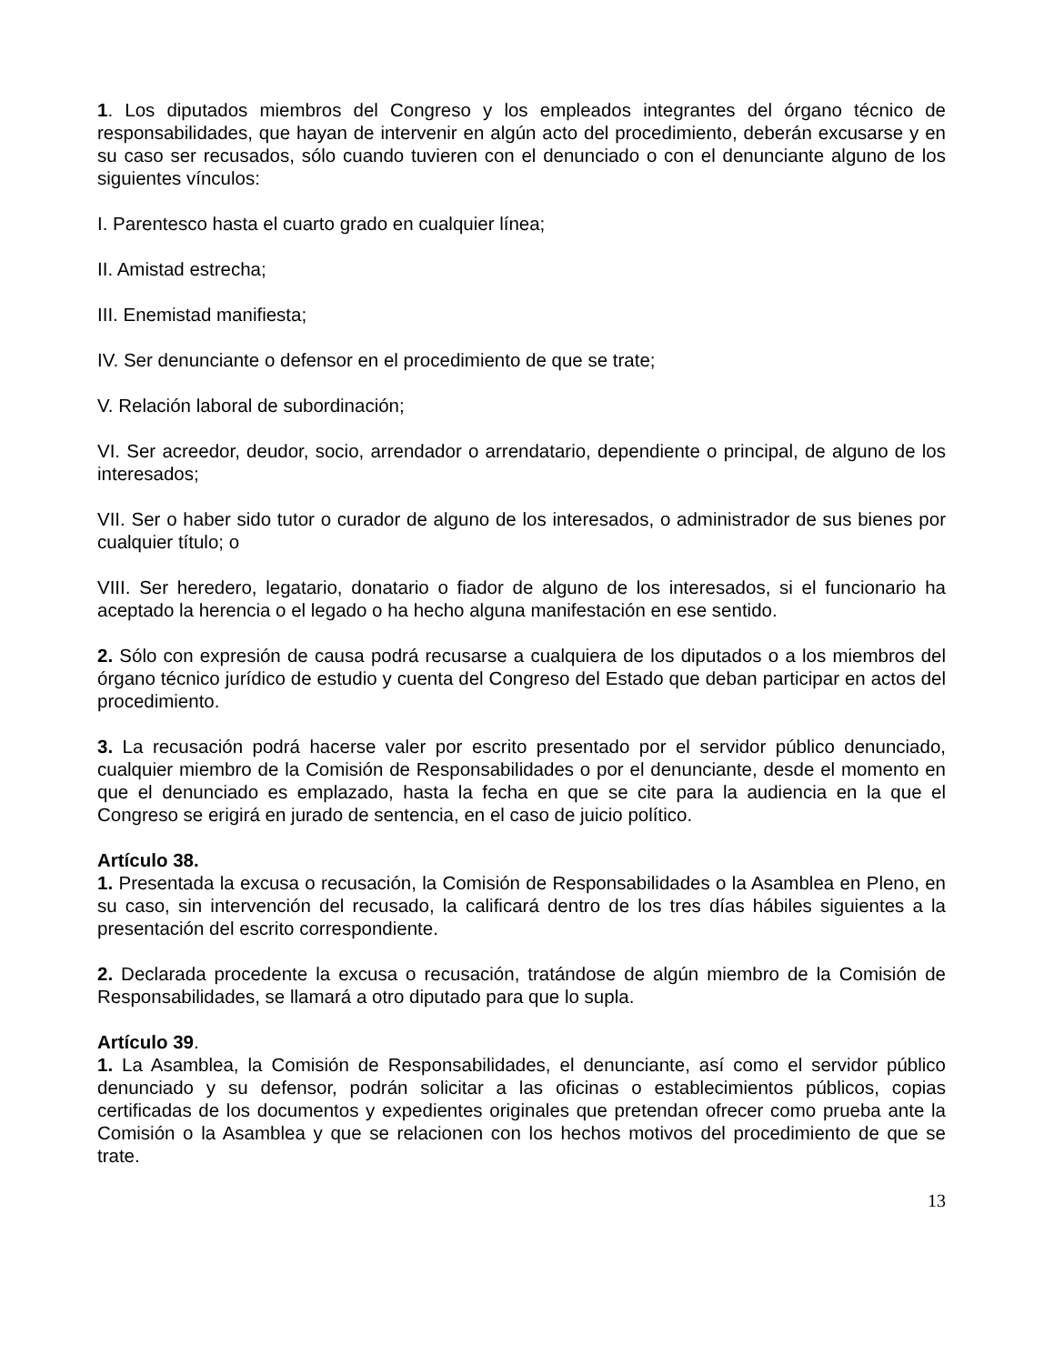1. Los diputados miembros del Congreso y los empleados integrantes del órgano técnico de responsabilidades, que hayan de intervenir en algún acto del procedimiento, deberán excusarse y en su caso ser recusados, sólo cuando tuvieren con el denunciado o con el denunciante alguno de los siguientes vínculos:
I. Parentesco hasta el cuarto grado en cualquier línea;
II. Amistad estrecha;
III. Enemistad manifiesta;
IV. Ser denunciante o defensor en el procedimiento de que se trate;
V. Relación laboral de subordinación;
VI. Ser acreedor, deudor, socio, arrendador o arrendatario, dependiente o principal, de alguno de los interesados;
VII. Ser o haber sido tutor o curador de alguno de los interesados, o administrador de sus bienes por cualquier título; o
VIII. Ser heredero, legatario, donatario o fiador de alguno de los interesados, si el funcionario ha aceptado la herencia o el legado o ha hecho alguna manifestación en ese sentido.
2. Sólo con expresión de causa podrá recusarse a cualquiera de los diputados o a los miembros del órgano técnico jurídico de estudio y cuenta del Congreso del Estado que deban participar en actos del procedimiento.
3. La recusación podrá hacerse valer por escrito presentado por el servidor público denunciado, cualquier miembro de la Comisión de Responsabilidades o por el denunciante, desde el momento en que el denunciado es emplazado, hasta la fecha en que se cite para la audiencia en la que el Congreso se erigirá en jurado de sentencia, en el caso de juicio político.
Artículo 38.
1. Presentada la excusa o recusación, la Comisión de Responsabilidades o la Asamblea en Pleno, en su caso, sin intervención del recusado, la calificará dentro de los tres días hábiles siguientes a la presentación del escrito correspondiente.
2. Declarada procedente la excusa o recusación, tratándose de algún miembro de la Comisión de Responsabilidades, se llamará a otro diputado para que lo supla.
Artículo 39.
1. La Asamblea, la Comisión de Responsabilidades, el denunciante, así como el servidor público denunciado y su defensor, podrán solicitar a las oficinas o establecimientos públicos, copias certificadas de los documentos y expedientes originales que pretendan ofrecer como prueba ante la Comisión o la Asamblea y que se relacionen con los hechos motivos del procedimiento de que se trate.
13